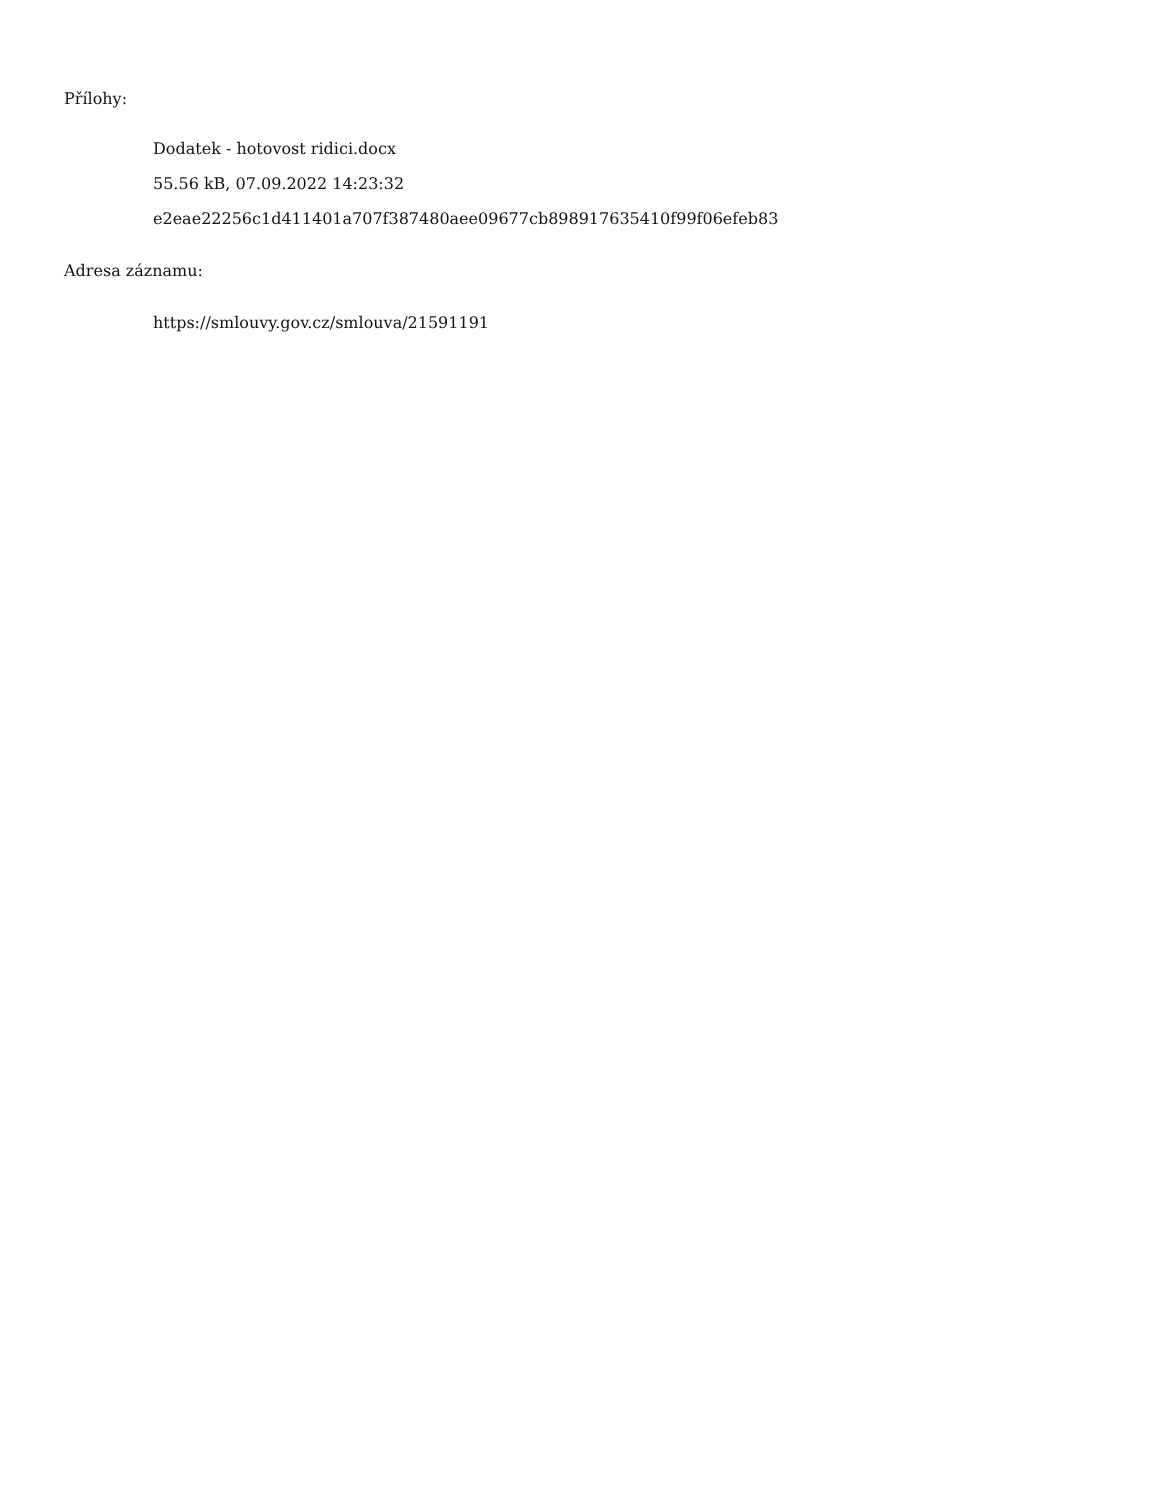Přílohy:
Dodatek - hotovost ridici.docx
55.56 kB, 07.09.2022 14:23:32
e2eae22256c1d411401a707f387480aee09677cb898917635410f99f06efeb83
Adresa záznamu:
https://smlouvy.gov.cz/smlouva/21591191